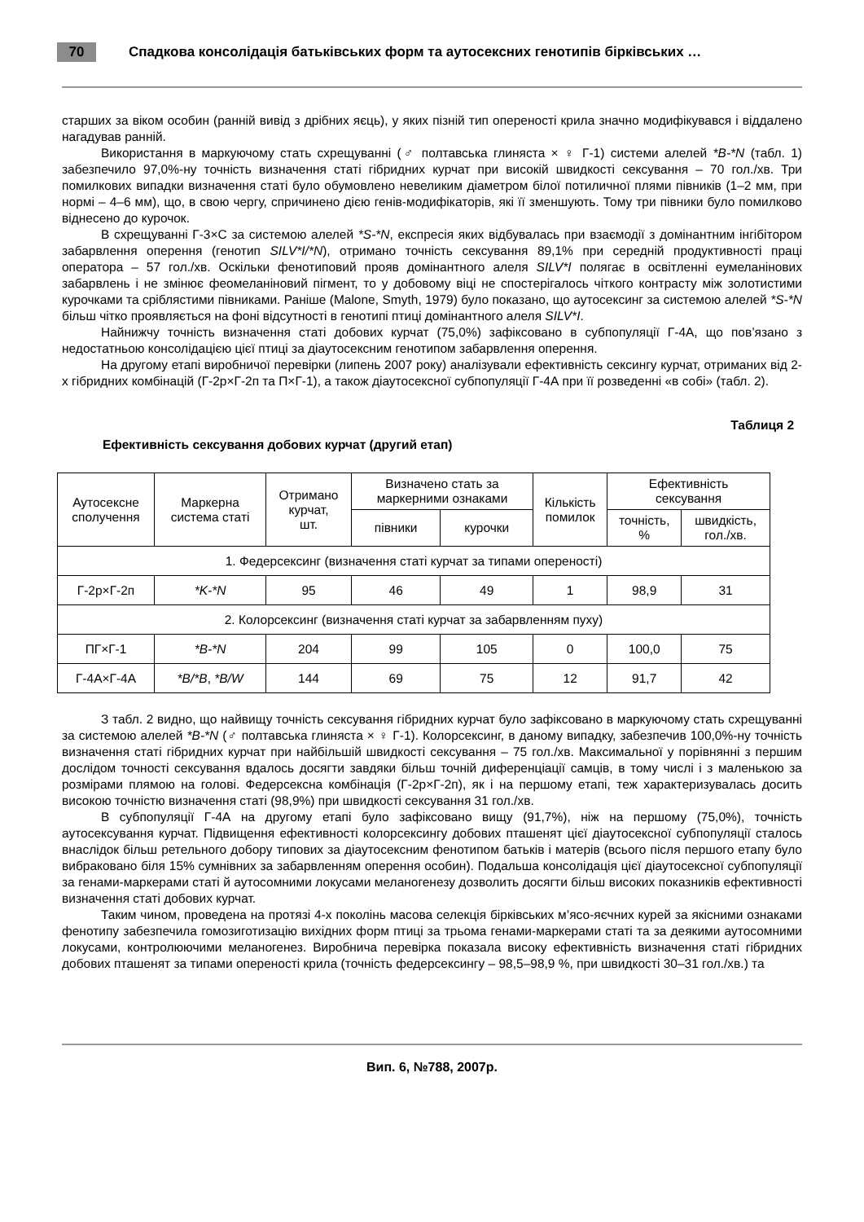70
Спадкова консолідація батьківських форм та аутосексних генотипів бірківських …
старших за віком особин (ранній вивід з дрібних яєць), у яких пізній тип опереності крила значно модифікувався і віддалено нагадував ранній.
Використання в маркуючому стать схрещуванні (♂ полтавська глиняста × ♀ Г-1) системи алелей *B-*N (табл. 1) забезпечило 97,0%-ну точність визначення статі гібридних курчат при високій швидкості сексування – 70 гол./хв. Три помилкових випадки визначення статі було обумовлено невеликим діаметром білої потиличної плями півників (1–2 мм, при нормі – 4–6 мм), що, в свою чергу, спричинено дією генів-модифікаторів, які її зменшують. Тому три півники було помилково віднесено до курочок.
В схрещуванні Г-3×С за системою алелей *S-*N, експресія яких відбувалась при взаємодії з домінантним інгібітором забарвлення оперення (генотип SILV*I/*N), отримано точність сексування 89,1% при середній продуктивності праці оператора – 57 гол./хв. Оскільки фенотиповий прояв домінантного алеля SILV*I полягає в освітленні еумеланінових забарвлень і не змінює феомеланіновий пігмент, то у добовому віці не спостерігалось чіткого контрасту між золотистими курочками та сріблястими півниками. Раніше (Malone, Smyth, 1979) було показано, що аутосексинг за системою алелей *S-*N більш чітко проявляється на фоні відсутності в генотипі птиці домінантного алеля SILV*I.
Найнижчу точність визначення статі добових курчат (75,0%) зафіксовано в субпопуляції Г-4А, що пов’язано з недостатньою консолідацією цієї птиці за діаутосексним генотипом забарвлення оперення.
На другому етапі виробничої перевірки (липень 2007 року) аналізували ефективність сексингу курчат, отриманих від 2-х гібридних комбінацій (Г-2р×Г-2п та П×Г-1), а також діаутосексної субпопуляції Г-4А при її розведенні «в собі» (табл. 2).
Таблиця 2
Ефективність сексування добових курчат (другий етап)
| Аутосексне сполучення | Маркерна система статі | Отримано курчат, шт. | Визначено стать за маркерними ознаками | | Кількість помилок | Ефективність сексування | |
| --- | --- | --- | --- | --- | --- | --- | --- |
| | | | півники | курочки | | точність, % | швидкість, гол./хв. |
| 1. Федерсексинг (визначення статі курчат за типами опереності) | | | | | | | |
| Г-2р×Г-2п | *K-*N | 95 | 46 | 49 | 1 | 98,9 | 31 |
| 2. Колорсексинг (визначення статі курчат за забарвленням пуху) | | | | | | | |
| ПГ×Г-1 | *B-*N | 204 | 99 | 105 | 0 | 100,0 | 75 |
| Г-4А×Г-4А | *B/*B , *B/W | 144 | 69 | 75 | 12 | 91,7 | 42 |
З табл. 2 видно, що найвищу точність сексування гібридних курчат було зафіксовано в маркуючому стать схрещуванні за системою алелей *B-*N (♂ полтавська глиняста × ♀ Г-1). Колорсексинг, в даному випадку, забезпечив 100,0%-ну точність визначення статі гібридних курчат при найбільшій швидкості сексування – 75 гол./хв. Максимальної у порівнянні з першим дослідом точності сексування вдалось досягти завдяки більш точній диференціації самців, в тому числі і з маленькою за розмірами плямою на голові. Федерсексна комбінація (Г-2р×Г-2п), як і на першому етапі, теж характеризувалась досить високою точністю визначення статі (98,9%) при швидкості сексування 31 гол./хв.
В субпопуляції Г-4А на другому етапі було зафіксовано вищу (91,7%), ніж на першому (75,0%), точність аутосексування курчат. Підвищення ефективності колорсексингу добових пташенят цієї діаутосексної субпопуляції сталось внаслідок більш ретельного добору типових за діаутосексним фенотипом батьків і матерів (всього після першого етапу було вибраковано біля 15% сумнівних за забарвленням оперення особин). Подальша консолідація цієї діаутосексної субпопуляції за генами-маркерами статі й аутосомними локусами меланогенезу дозволить досягти більш високих показників ефективності визначення статі добових курчат.
Таким чином, проведена на протязі 4-х поколінь масова селекція бірківських м’ясо-яєчних курей за якісними ознаками фенотипу забезпечила гомозиготизацію вихідних форм птиці за трьома генами-маркерами статі та за деякими аутосомними локусами, контролюючими меланогенез. Виробнича перевірка показала високу ефективність визначення статі гібридних добових пташенят за типами опереності крила (точність федерсексингу – 98,5–98,9 %, при швидкості 30–31 гол./хв.) та
Вип. 6, №788, 2007р.